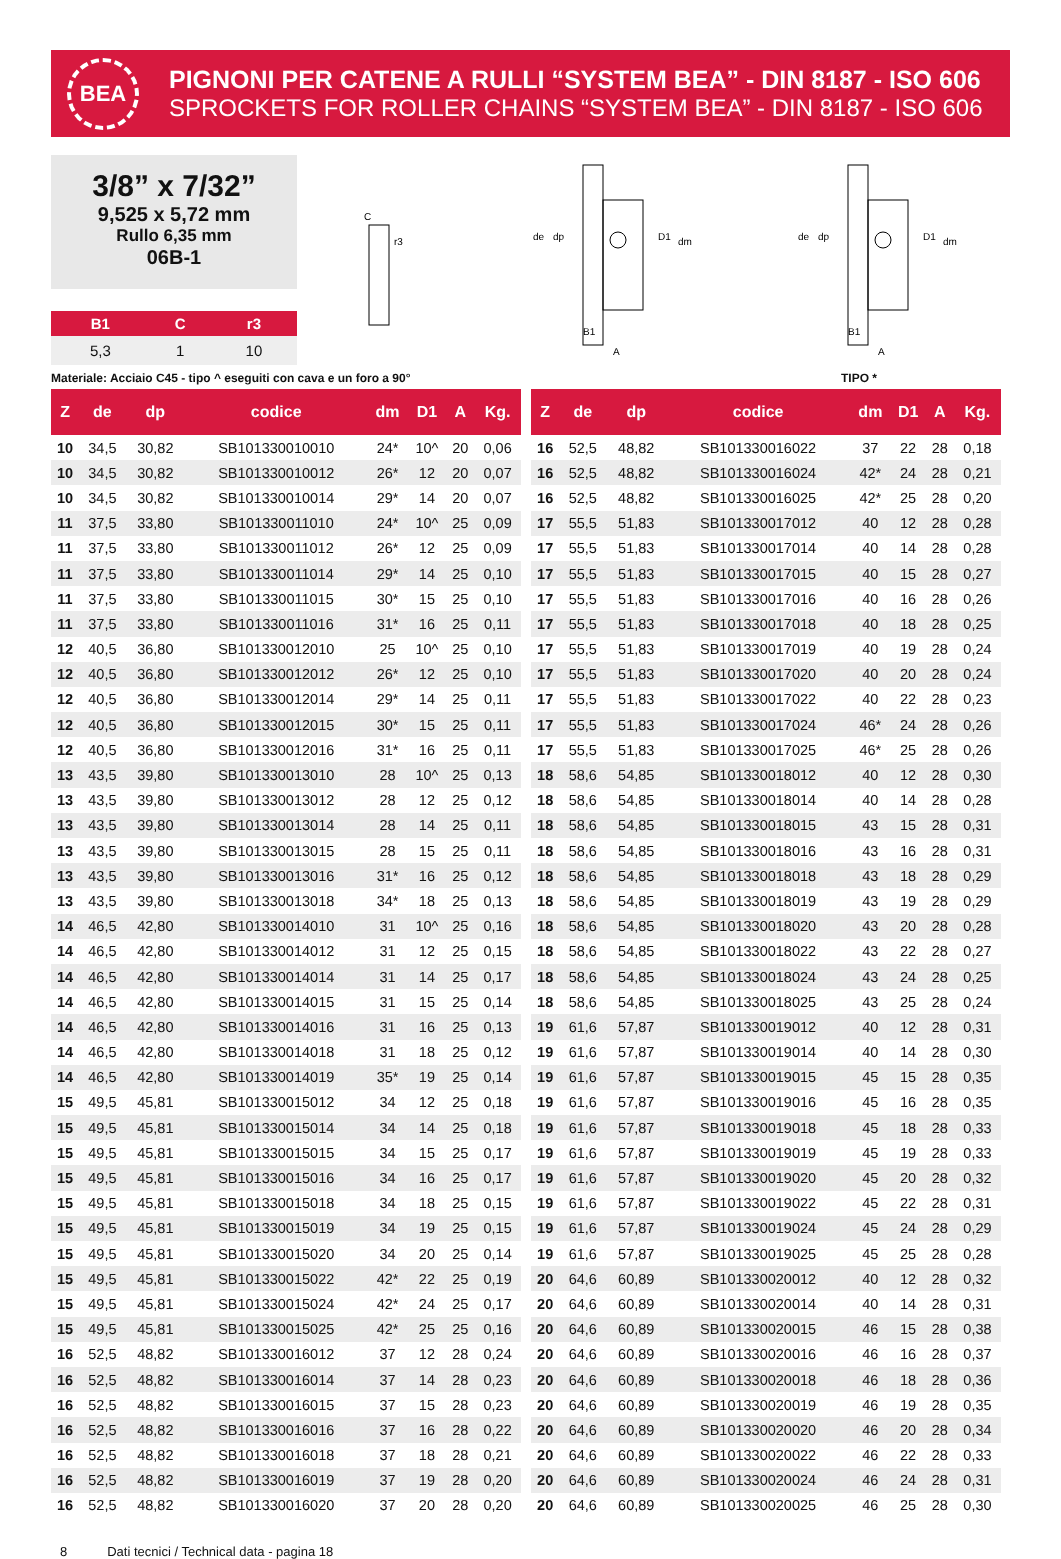BEA
PIGNONI PER CATENE A RULLI “SYSTEM BEA” - DIN 8187 - ISO 606
SPROCKETS FOR ROLLER CHAINS “SYSTEM BEA” - DIN 8187 - ISO 606
3/8” x 7/32”
9,525 x 5,72 mm
Rullo 6,35 mm
06B-1
| B1 | C | r3 |
| --- | --- | --- |
| 5,3 | 1 | 10 |
C
r3
de
dp
D1
dm
B1
A
de
dp
D1
dm
B1
A
Materiale: Acciaio C45 - tipo ^ eseguiti con cava e un foro a 90° TIPO *
| Z | de | dp | codice | dm | D1 | A | Kg. |
| --- | --- | --- | --- | --- | --- | --- | --- |
| 10 | 34,5 | 30,82 | SB101330010010 | 24* | 10^ | 20 | 0,06 |
| 10 | 34,5 | 30,82 | SB101330010012 | 26* | 12 | 20 | 0,07 |
| 10 | 34,5 | 30,82 | SB101330010014 | 29* | 14 | 20 | 0,07 |
| 11 | 37,5 | 33,80 | SB101330011010 | 24* | 10^ | 25 | 0,09 |
| 11 | 37,5 | 33,80 | SB101330011012 | 26* | 12 | 25 | 0,09 |
| 11 | 37,5 | 33,80 | SB101330011014 | 29* | 14 | 25 | 0,10 |
| 11 | 37,5 | 33,80 | SB101330011015 | 30* | 15 | 25 | 0,10 |
| 11 | 37,5 | 33,80 | SB101330011016 | 31* | 16 | 25 | 0,11 |
| 12 | 40,5 | 36,80 | SB101330012010 | 25 | 10^ | 25 | 0,10 |
| 12 | 40,5 | 36,80 | SB101330012012 | 26* | 12 | 25 | 0,10 |
| 12 | 40,5 | 36,80 | SB101330012014 | 29* | 14 | 25 | 0,11 |
| 12 | 40,5 | 36,80 | SB101330012015 | 30* | 15 | 25 | 0,11 |
| 12 | 40,5 | 36,80 | SB101330012016 | 31* | 16 | 25 | 0,11 |
| 13 | 43,5 | 39,80 | SB101330013010 | 28 | 10^ | 25 | 0,13 |
| 13 | 43,5 | 39,80 | SB101330013012 | 28 | 12 | 25 | 0,12 |
| 13 | 43,5 | 39,80 | SB101330013014 | 28 | 14 | 25 | 0,11 |
| 13 | 43,5 | 39,80 | SB101330013015 | 28 | 15 | 25 | 0,11 |
| 13 | 43,5 | 39,80 | SB101330013016 | 31* | 16 | 25 | 0,12 |
| 13 | 43,5 | 39,80 | SB101330013018 | 34* | 18 | 25 | 0,13 |
| 14 | 46,5 | 42,80 | SB101330014010 | 31 | 10^ | 25 | 0,16 |
| 14 | 46,5 | 42,80 | SB101330014012 | 31 | 12 | 25 | 0,15 |
| 14 | 46,5 | 42,80 | SB101330014014 | 31 | 14 | 25 | 0,17 |
| 14 | 46,5 | 42,80 | SB101330014015 | 31 | 15 | 25 | 0,14 |
| 14 | 46,5 | 42,80 | SB101330014016 | 31 | 16 | 25 | 0,13 |
| 14 | 46,5 | 42,80 | SB101330014018 | 31 | 18 | 25 | 0,12 |
| 14 | 46,5 | 42,80 | SB101330014019 | 35* | 19 | 25 | 0,14 |
| 15 | 49,5 | 45,81 | SB101330015012 | 34 | 12 | 25 | 0,18 |
| 15 | 49,5 | 45,81 | SB101330015014 | 34 | 14 | 25 | 0,18 |
| 15 | 49,5 | 45,81 | SB101330015015 | 34 | 15 | 25 | 0,17 |
| 15 | 49,5 | 45,81 | SB101330015016 | 34 | 16 | 25 | 0,17 |
| 15 | 49,5 | 45,81 | SB101330015018 | 34 | 18 | 25 | 0,15 |
| 15 | 49,5 | 45,81 | SB101330015019 | 34 | 19 | 25 | 0,15 |
| 15 | 49,5 | 45,81 | SB101330015020 | 34 | 20 | 25 | 0,14 |
| 15 | 49,5 | 45,81 | SB101330015022 | 42* | 22 | 25 | 0,19 |
| 15 | 49,5 | 45,81 | SB101330015024 | 42* | 24 | 25 | 0,17 |
| 15 | 49,5 | 45,81 | SB101330015025 | 42* | 25 | 25 | 0,16 |
| 16 | 52,5 | 48,82 | SB101330016012 | 37 | 12 | 28 | 0,24 |
| 16 | 52,5 | 48,82 | SB101330016014 | 37 | 14 | 28 | 0,23 |
| 16 | 52,5 | 48,82 | SB101330016015 | 37 | 15 | 28 | 0,23 |
| 16 | 52,5 | 48,82 | SB101330016016 | 37 | 16 | 28 | 0,22 |
| 16 | 52,5 | 48,82 | SB101330016018 | 37 | 18 | 28 | 0,21 |
| 16 | 52,5 | 48,82 | SB101330016019 | 37 | 19 | 28 | 0,20 |
| 16 | 52,5 | 48,82 | SB101330016020 | 37 | 20 | 28 | 0,20 |
| Z | de | dp | codice | dm | D1 | A | Kg. |
| --- | --- | --- | --- | --- | --- | --- | --- |
| 16 | 52,5 | 48,82 | SB101330016022 | 37 | 22 | 28 | 0,18 |
| 16 | 52,5 | 48,82 | SB101330016024 | 42* | 24 | 28 | 0,21 |
| 16 | 52,5 | 48,82 | SB101330016025 | 42* | 25 | 28 | 0,20 |
| 17 | 55,5 | 51,83 | SB101330017012 | 40 | 12 | 28 | 0,28 |
| 17 | 55,5 | 51,83 | SB101330017014 | 40 | 14 | 28 | 0,28 |
| 17 | 55,5 | 51,83 | SB101330017015 | 40 | 15 | 28 | 0,27 |
| 17 | 55,5 | 51,83 | SB101330017016 | 40 | 16 | 28 | 0,26 |
| 17 | 55,5 | 51,83 | SB101330017018 | 40 | 18 | 28 | 0,25 |
| 17 | 55,5 | 51,83 | SB101330017019 | 40 | 19 | 28 | 0,24 |
| 17 | 55,5 | 51,83 | SB101330017020 | 40 | 20 | 28 | 0,24 |
| 17 | 55,5 | 51,83 | SB101330017022 | 40 | 22 | 28 | 0,23 |
| 17 | 55,5 | 51,83 | SB101330017024 | 46* | 24 | 28 | 0,26 |
| 17 | 55,5 | 51,83 | SB101330017025 | 46* | 25 | 28 | 0,26 |
| 18 | 58,6 | 54,85 | SB101330018012 | 40 | 12 | 28 | 0,30 |
| 18 | 58,6 | 54,85 | SB101330018014 | 40 | 14 | 28 | 0,28 |
| 18 | 58,6 | 54,85 | SB101330018015 | 43 | 15 | 28 | 0,31 |
| 18 | 58,6 | 54,85 | SB101330018016 | 43 | 16 | 28 | 0,31 |
| 18 | 58,6 | 54,85 | SB101330018018 | 43 | 18 | 28 | 0,29 |
| 18 | 58,6 | 54,85 | SB101330018019 | 43 | 19 | 28 | 0,29 |
| 18 | 58,6 | 54,85 | SB101330018020 | 43 | 20 | 28 | 0,28 |
| 18 | 58,6 | 54,85 | SB101330018022 | 43 | 22 | 28 | 0,27 |
| 18 | 58,6 | 54,85 | SB101330018024 | 43 | 24 | 28 | 0,25 |
| 18 | 58,6 | 54,85 | SB101330018025 | 43 | 25 | 28 | 0,24 |
| 19 | 61,6 | 57,87 | SB101330019012 | 40 | 12 | 28 | 0,31 |
| 19 | 61,6 | 57,87 | SB101330019014 | 40 | 14 | 28 | 0,30 |
| 19 | 61,6 | 57,87 | SB101330019015 | 45 | 15 | 28 | 0,35 |
| 19 | 61,6 | 57,87 | SB101330019016 | 45 | 16 | 28 | 0,35 |
| 19 | 61,6 | 57,87 | SB101330019018 | 45 | 18 | 28 | 0,33 |
| 19 | 61,6 | 57,87 | SB101330019019 | 45 | 19 | 28 | 0,33 |
| 19 | 61,6 | 57,87 | SB101330019020 | 45 | 20 | 28 | 0,32 |
| 19 | 61,6 | 57,87 | SB101330019022 | 45 | 22 | 28 | 0,31 |
| 19 | 61,6 | 57,87 | SB101330019024 | 45 | 24 | 28 | 0,29 |
| 19 | 61,6 | 57,87 | SB101330019025 | 45 | 25 | 28 | 0,28 |
| 20 | 64,6 | 60,89 | SB101330020012 | 40 | 12 | 28 | 0,32 |
| 20 | 64,6 | 60,89 | SB101330020014 | 40 | 14 | 28 | 0,31 |
| 20 | 64,6 | 60,89 | SB101330020015 | 46 | 15 | 28 | 0,38 |
| 20 | 64,6 | 60,89 | SB101330020016 | 46 | 16 | 28 | 0,37 |
| 20 | 64,6 | 60,89 | SB101330020018 | 46 | 18 | 28 | 0,36 |
| 20 | 64,6 | 60,89 | SB101330020019 | 46 | 19 | 28 | 0,35 |
| 20 | 64,6 | 60,89 | SB101330020020 | 46 | 20 | 28 | 0,34 |
| 20 | 64,6 | 60,89 | SB101330020022 | 46 | 22 | 28 | 0,33 |
| 20 | 64,6 | 60,89 | SB101330020024 | 46 | 24 | 28 | 0,31 |
| 20 | 64,6 | 60,89 | SB101330020025 | 46 | 25 | 28 | 0,30 |
8 Dati tecnici / Technical data - pagina 18